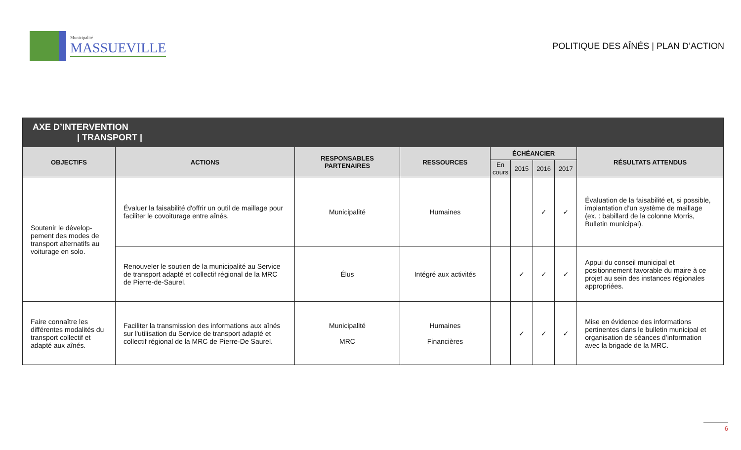Municipalité
MASSUEVILLE
POLITIQUE DES AÎNÉS | PLAN D’ACTION
| AXE D’INTERVENTION / TRANSPORT / | | | | | | | | |
| --- | --- | --- | --- | --- | --- | --- | --- | --- |
| OBJECTIFS | ACTIONS | RESPONSABLES PARTENAIRES | RESSOURCES | ÉCHÉANCIER | | | | RÉSULTATS ATTENDUS |
| | | | | En cours | 2015 | 2016 | 2017 | |
| Soutenir le dévelop-pement des modes de transport alternatifs au voiturage en solo. | Évaluer la faisabilité d'offrir un outil de maillage pour faciliter le covoiturage entre aînés. | Municipalité | Humaines | | | ✓ | ✓ | Évaluation de la faisabilité et, si possible, implantation d’un système de maillage (ex. : babillard de la colonne Morris, Bulletin municipal). |
| | Renouveler le soutien de la municipalité au Service de transport adapté et collectif régional de la MRC de Pierre-de-Saurel. | Élus | Intégré aux activités | | ✓ | ✓ | ✓ | Appui du conseil municipal et positionnement favorable du maire à ce projet au sein des instances régionales appropriées. |
| Faire connaître les différentes modalités du transport collectif et adapté aux aînés. | Faciliter la transmission des informations aux aînés sur l'utilisation du Service de transport adapté et collectif régional de la MRC de Pierre-De Saurel. | Municipalité MRC | Humaines Financières | | ✓ | ✓ | ✓ | Mise en évidence des informations pertinentes dans le bulletin municipal et organisation de séances d’information avec la brigade de la MRC. |
6